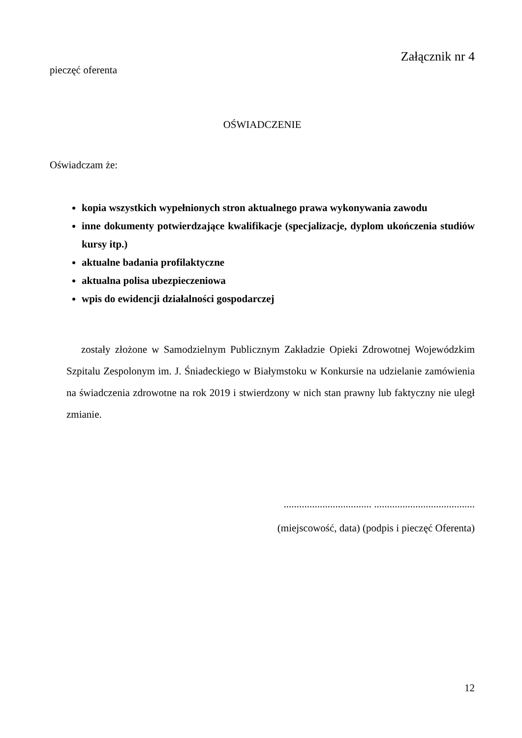Załącznik nr 4
pieczęć oferenta
OŚWIADCZENIE
Oświadczam że:
kopia wszystkich wypełnionych stron aktualnego prawa wykonywania zawodu
inne dokumenty potwierdzające kwalifikacje (specjalizacje, dyplom ukończenia studiów kursy itp.)
aktualne badania profilaktyczne
aktualna polisa ubezpieczeniowa
wpis do ewidencji działalności gospodarczej
zostały złożone w Samodzielnym Publicznym Zakładzie Opieki Zdrowotnej Wojewódzkim Szpitalu Zespolonym im. J. Śniadeckiego w Białymstoku w Konkursie na udzielanie zamówienia na świadczenia zdrowotne na rok 2019 i stwierdzony w nich stan prawny lub faktyczny nie uległ zmianie.
.................................. .......................................
(miejscowość, data) (podpis i pieczęć Oferenta)
12